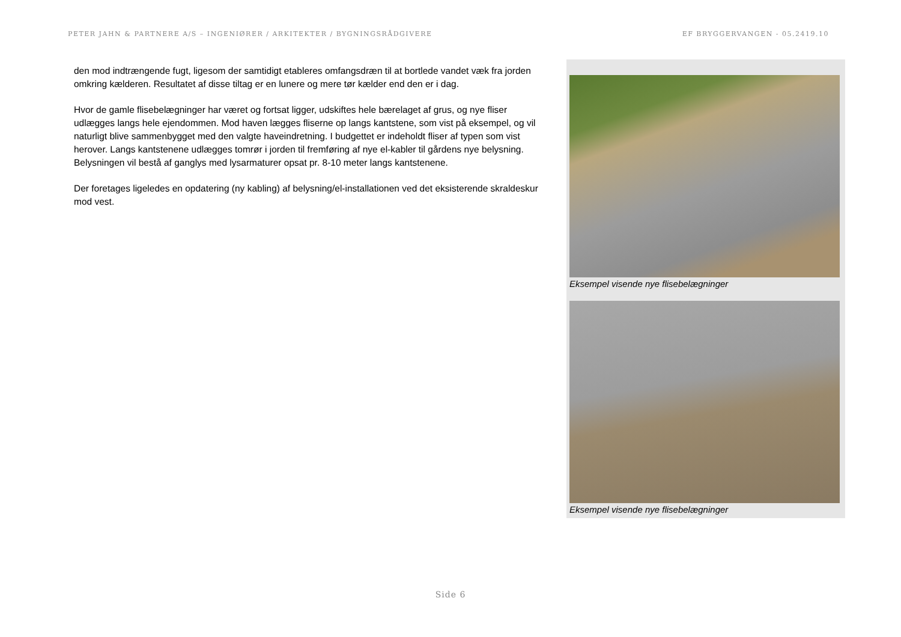PETER JAHN & PARTNERE A/S – INGENIØRER / ARKITEKTER / BYGNINGSRÅDGIVERE EF BRYGGERVANGEN - 05.2419.10
den mod indtrængende fugt, ligesom der samtidigt etableres omfangsdræn til at bortlede vandet væk fra jorden omkring kælderen. Resultatet af disse tiltag er en lunere og mere tør kælder end den er i dag.
Hvor de gamle flisebelægninger har været og fortsat ligger, udskiftes hele bærelaget af grus, og nye fliser udlægges langs hele ejendommen. Mod haven lægges fliserne op langs kantstene, som vist på eksempel, og vil naturligt blive sammenbygget med den valgte haveindretning. I budgettet er indeholdt fliser af typen som vist herover. Langs kantstenene udlægges tomrør i jorden til fremføring af nye el-kabler til gårdens nye belysning. Belysningen vil bestå af ganglys med lysarmaturer opsat pr. 8-10 meter langs kantstenene.
Der foretages ligeledes en opdatering (ny kabling) af belysning/el-installationen ved det eksisterende skraldeskur mod vest.
Eksempel visende nye flisebelægninger
Eksempel visende nye flisebelægninger
Side 6